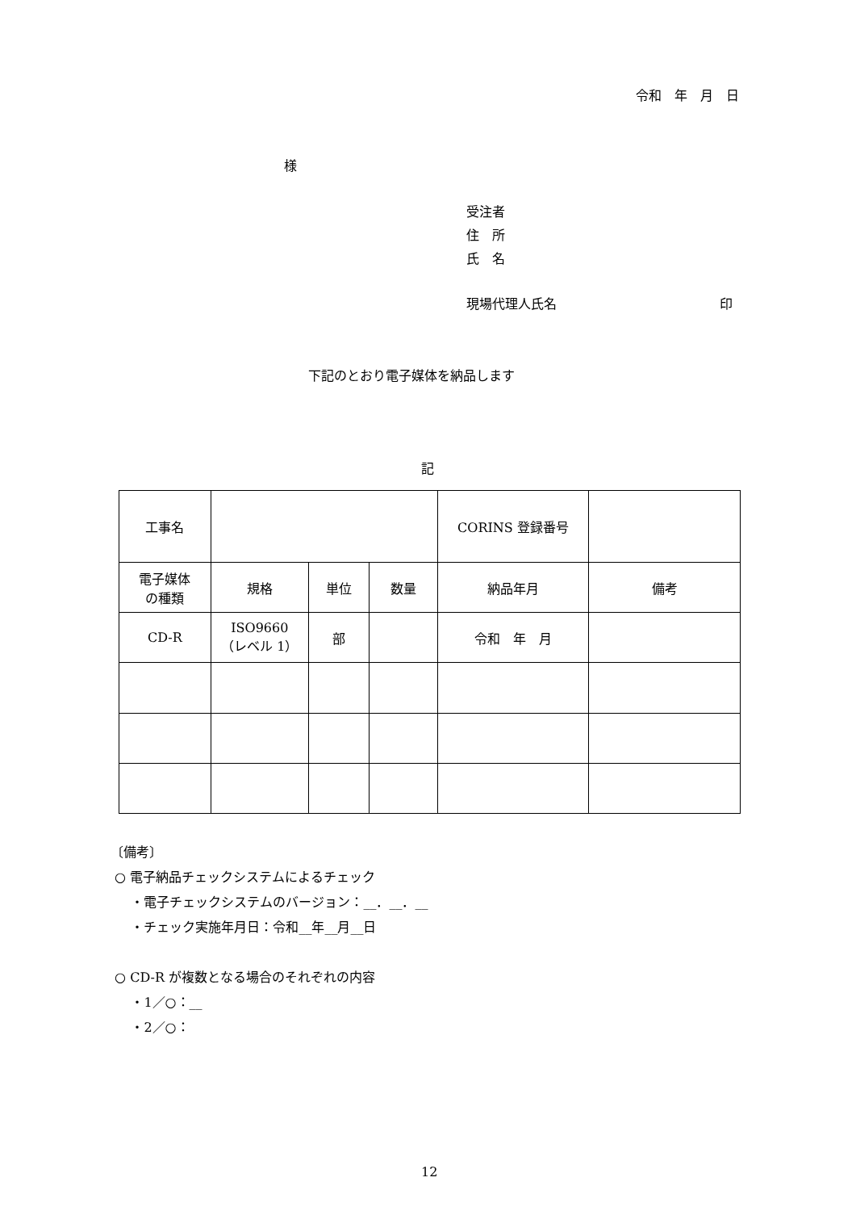令和　年　月　日
様
受注者
住　所
氏　名
現場代理人氏名 印
下記のとおり電子媒体を納品します
記
| 工事名 | | | | CORINS 登録番号 | |
| 電子媒体 の種類 | 規格 | 単位 | 数量 | 納品年月 | 備考 |
| CD-R | ISO9660 （レベル 1） | 部 | | 令和 年 月 | |
〔備考〕
○ 電子納品チェックシステムによるチェック
・電子チェックシステムのバージョン：__．__．__
・チェック実施年月日：令和__年__月__日
○ CD-R が複数となる場合のそれぞれの内容
・1／○：__
・2／○：
12